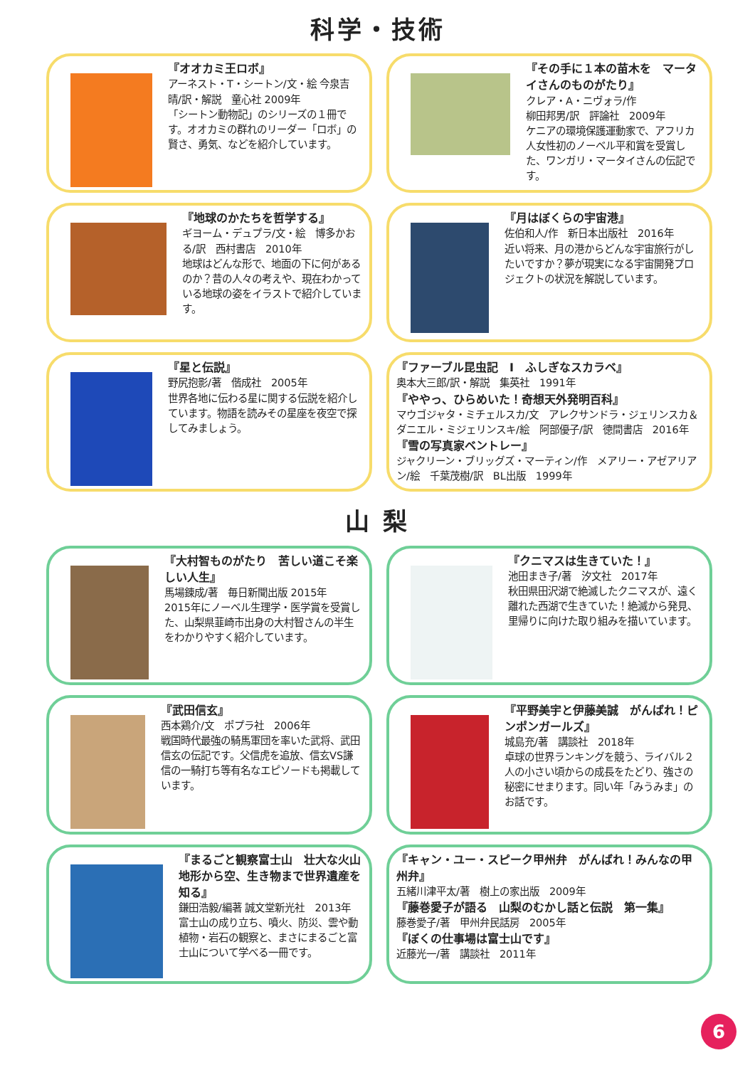科学・技術
『オオカミ王ロボ』
アーネスト・T・シートン/文・絵 今泉吉晴/訳・解説　童心社 2009年
「シートン動物記」のシリーズの１冊です。オオカミの群れのリーダー「ロボ」の賢さ、勇気、などを紹介しています。
『その手に１本の苗木を　マータイさんのものがたり』
クレア・A・ニヴォラ/作
柳田邦男/訳　評論社　2009年
ケニアの環境保護運動家で、アフリカ人女性初のノーベル平和賞を受賞した、ワンガリ・マータイさんの伝記です。
『地球のかたちを哲学する』
ギヨーム・デュプラ/文・絵　博多かおる/訳　西村書店　2010年
地球はどんな形で、地面の下に何があるのか？昔の人々の考えや、現在わかっている地球の姿をイラストで紹介しています。
『月はぼくらの宇宙港』
佐伯和人/作　新日本出版社　2016年
近い将来、月の港からどんな宇宙旅行がしたいですか？夢が現実になる宇宙開発プロジェクトの状況を解説しています。
『星と伝説』
野尻抱影/著　偕成社　2005年
世界各地に伝わる星に関する伝説を紹介しています。物語を読みその星座を夜空で探してみましょう。
『ファーブル昆虫記　Ⅰ　ふしぎなスカラベ』
奥本大三郎/訳・解説　集英社　1991年
『ややっ、ひらめいた！奇想天外発明百科』
マウゴジャタ・ミチェルスカ/文　アレクサンドラ・ジェリンスカ＆ダニエル・ミジェリンスキ/絵　阿部優子/訳　徳間書店　2016年
『雪の写真家ベントレー』
ジャクリーン・ブリッグズ・マーティン/作　メアリー・アゼアリアン/絵　千葉茂樹/訳　BL出版　1999年
山 梨
『大村智ものがたり　苦しい道こそ楽しい人生』
馬場錬成/著　毎日新聞出版 2015年
2015年にノーベル生理学・医学賞を受賞した、山梨県韮崎市出身の大村智さんの半生をわかりやすく紹介しています。
『クニマスは生きていた！』
池田まき子/著　汐文社　2017年
秋田県田沢湖で絶滅したクニマスが、遠く離れた西湖で生きていた！絶滅から発見、里帰りに向けた取り組みを描いています。
『武田信玄』
西本鶏介/文　ポプラ社　2006年
戦国時代最強の騎馬軍団を率いた武将、武田信玄の伝記です。父信虎を追放、信玄VS謙信の一騎打ち等有名なエピソードも掲載しています。
『平野美宇と伊藤美誠　がんばれ！ピンポンガールズ』
城島充/著　講談社　2018年
卓球の世界ランキングを競う、ライバル２人の小さい頃からの成長をたどり、強さの秘密にせまります。同い年「みうみま」のお話です。
『まるごと観察富士山　壮大な火山地形から空、生き物まで世界遺産を知る』
鎌田浩毅/編著 誠文堂新光社　2013年
富士山の成り立ち、噴火、防災、雲や動植物・岩石の観察と、まさにまるごと富士山について学べる一冊です。
『キャン・ユー・スピーク甲州弁　がんばれ！みんなの甲州弁』
五緒川津平太/著　樹上の家出版　2009年
『藤巻愛子が語る　山梨のむかし話と伝説　第一集』
藤巻愛子/著　甲州弁民話房　2005年
『ぼくの仕事場は富士山です』
近藤光一/著　講談社　2011年
6